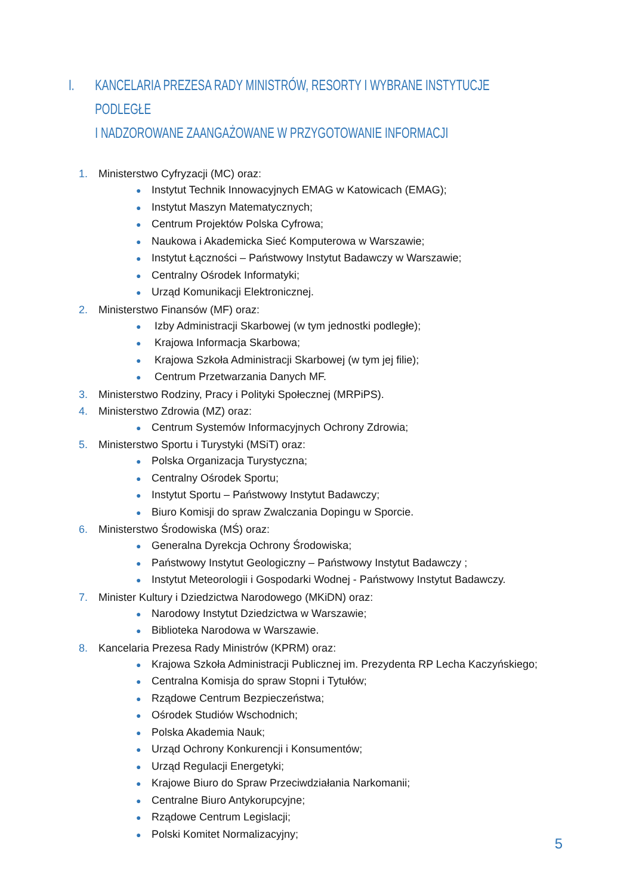I. KANCELARIA PREZESA RADY MINISTRÓW, RESORTY I WYBRANE INSTYTUCJE PODLEGŁE
I NADZOROWANE ZAANGAŻOWANE W PRZYGOTOWANIE INFORMACJI
1. Ministerstwo Cyfryzacji (MC) oraz:
● Instytut Technik Innowacyjnych EMAG w Katowicach (EMAG);
● Instytut Maszyn Matematycznych;
● Centrum Projektów Polska Cyfrowa;
● Naukowa i Akademicka Sieć Komputerowa w Warszawie;
● Instytut Łączności – Państwowy Instytut Badawczy w Warszawie;
● Centralny Ośrodek Informatyki;
● Urząd Komunikacji Elektronicznej.
2. Ministerstwo Finansów (MF) oraz:
● Izby Administracji Skarbowej (w tym jednostki podległe);
● Krajowa Informacja Skarbowa;
● Krajowa Szkoła Administracji Skarbowej (w tym jej filie);
● Centrum Przetwarzania Danych MF.
3. Ministerstwo Rodziny, Pracy i Polityki Społecznej (MRPiPS).
4. Ministerstwo Zdrowia (MZ) oraz:
● Centrum Systemów Informacyjnych Ochrony Zdrowia;
5. Ministerstwo Sportu i Turystyki (MSiT) oraz:
● Polska Organizacja Turystyczna;
● Centralny Ośrodek Sportu;
● Instytut Sportu – Państwowy Instytut Badawczy;
● Biuro Komisji do spraw Zwalczania Dopingu w Sporcie.
6. Ministerstwo Środowiska (MŚ) oraz:
● Generalna Dyrekcja Ochrony Środowiska;
● Państwowy Instytut Geologiczny – Państwowy Instytut Badawczy ;
● Instytut Meteorologii i Gospodarki Wodnej - Państwowy Instytut Badawczy.
7. Minister Kultury i Dziedzictwa Narodowego (MKiDN) oraz:
● Narodowy Instytut Dziedzictwa w Warszawie;
● Biblioteka Narodowa w Warszawie.
8. Kancelaria Prezesa Rady Ministrów (KPRM) oraz:
● Krajowa Szkoła Administracji Publicznej im. Prezydenta RP Lecha Kaczyńskiego;
● Centralna Komisja do spraw Stopni i Tytułów;
● Rządowe Centrum Bezpieczeństwa;
● Ośrodek Studiów Wschodnich;
● Polska Akademia Nauk;
● Urząd Ochrony Konkurencji i Konsumentów;
● Urząd Regulacji Energetyki;
● Krajowe Biuro do Spraw Przeciwdziałania Narkomanii;
● Centralne Biuro Antykorupcyjne;
● Rządowe Centrum Legislacji;
● Polski Komitet Normalizacyjny;
5